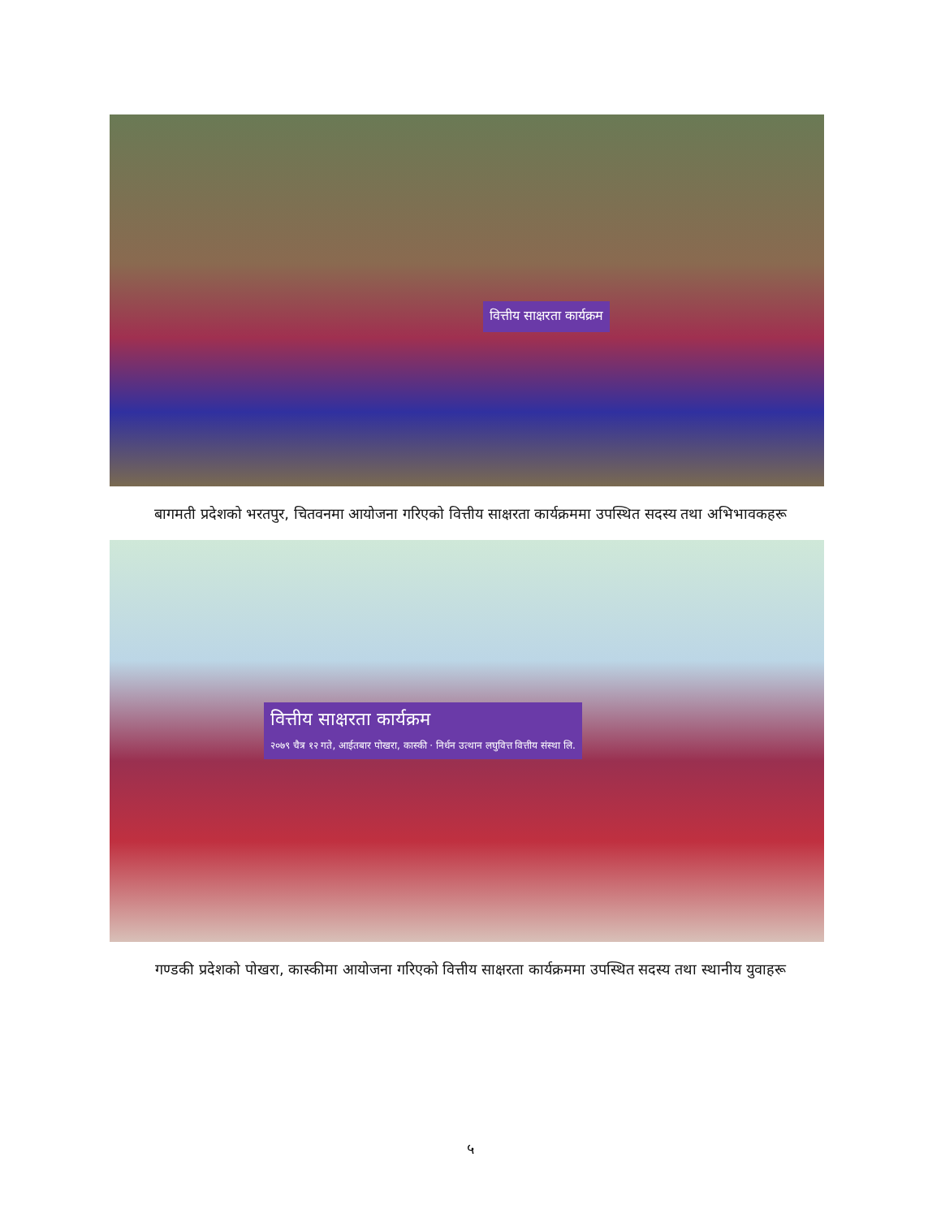वित्तीय साक्षरता कार्यक्रम
बागमती प्रदेशको भरतपुर, चितवनमा आयोजना गरिएको वित्तीय साक्षरता कार्यक्रममा उपस्थित सदस्य तथा अभिभावकहरू
वित्तीय साक्षरता कार्यक्रम
२०७९ चैत्र १२ गते, आईतबार पोखरा, कास्की · निर्धन उत्थान लघुवित्त वित्तीय संस्था लि.
गण्डकी प्रदेशको पोखरा, कास्कीमा आयोजना गरिएको वित्तीय साक्षरता कार्यक्रममा उपस्थित सदस्य तथा स्थानीय युवाहरू
५